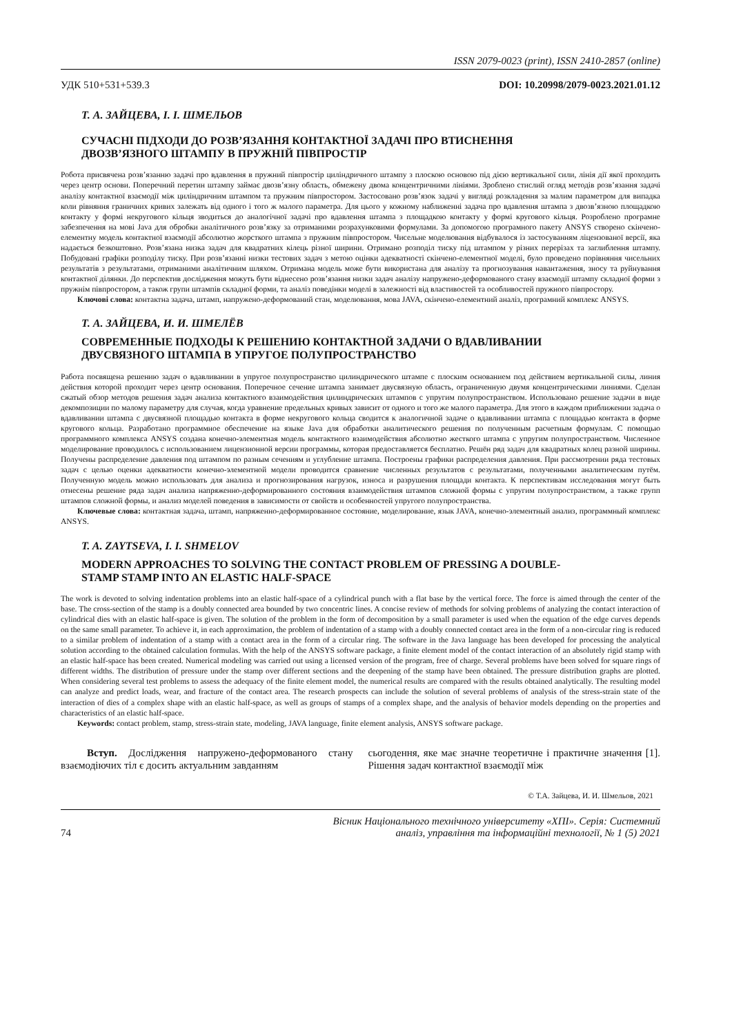ISSN 2079-0023 (print), ISSN 2410-2857 (online)
УДК 510+531+539.3 DOI: 10.20998/2079-0023.2021.01.12
Т. А. ЗАЙЦЕВА, І. І. ШМЕЛЬОВ
СУЧАСНІ ПІДХОДИ ДО РОЗВ’ЯЗАННЯ КОНТАКТНОЇ ЗАДАЧІ ПРО ВТИСНЕННЯ
ДВОЗВ’ЯЗНОГО ШТАМПУ В ПРУЖНІЙ ПІВПРОСТІР
Робота присвячена розв’язанню задачі про вдавлення в пружний півпростір циліндричного штампу з плоскою основою під дією вертикальної сили, лінія дії якої проходить через центр основи. Поперечний перетин штампу займає двозв’язну область, обмежену двома концентричними лініями. Зроблено стислий огляд методів розв’язання задачі аналізу контактної взаємодії між циліндричним штампом та пружним півпростором. Застосовано розв’язок задачі у вигляді розкладення за малим параметром для випадка коли рівняння граничних кривих залежать від одного і того ж малого параметра. Для цього у кожному наближенні задача про вдавлення штампа з двозв’язною площадкою контакту у формі некругового кільця зводиться до аналогічної задачі про вдавлення штампа з площадкою контакту у формі кругового кільця. Розроблено програмне забезпечення на мові Java для обробки аналітичного розв’язку за отриманими розрахунковими формулами. За допомогою програмного пакету ANSYS створено скінчено-елементну модель контактної взаємодії абсолютно жорсткого штампа з пружним півпростором. Чисельне моделювання відбувалося із застосуванням ліцензованої версії, яка надається безкоштовно. Розв’язана низка задач для квадратних кілець різної ширини. Отримано розподіл тиску під штампом у різних перерізах та заглиблення штампу. Побудовані графіки розподілу тиску. При розв’язанні низки тестових задач з метою оцінки адекватності скінчено-елементної моделі, було проведено порівняння чисельних результатів з результатами, отриманими аналітичним шляхом. Отримана модель може бути використана для аналізу та прогнозування навантаження, зносу та руйнування контактної ділянки. До перспектив дослідження можуть бути віднесено розв’язання низки задач аналізу напружено-деформованого стану взаємодії штампу складної форми з пружнім півпростором, а також групи штампів складної форми, та аналіз поведінки моделі в залежності від властивостей та особливостей пружного півпростору.
Ключові слова: контактна задача, штамп, напружено-деформований стан, моделювання, мова JAVA, скінчено-елементний аналіз, програмний комплекс ANSYS.
Т. А. ЗАЙЦЕВА, И. И. ШМЕЛЁВ
СОВРЕМЕННЫЕ ПОДХОДЫ К РЕШЕНИЮ КОНТАКТНОЙ ЗАДАЧИ О ВДАВЛИВАНИИ
ДВУСВЯЗНОГО ШТАМПА В УПРУГОЕ ПОЛУПРОСТРАНСТВО
Работа посвящена решению задач о вдавливании в упругое полупространство цилиндрического штампе с плоским основанием под действием вертикальной силы, линия действия которой проходит через центр основания. Поперечное сечение штампа занимает двусвязную область, ограниченную двумя концентрическими линиями. Сделан сжатый обзор методов решения задач анализа контактного взаимодействия цилиндрических штампов с упругим полупространством. Использовано решение задачи в виде декомпозиции по малому параметру для случая, когда уравнение предельных кривых зависит от одного и того же малого параметра. Для этого в каждом приближении задача о вдавливании штампа с двусвязной площадью контакта в форме некругового кольца сводится к аналогичной задаче о вдавливании штампа с площадью контакта в форме кругового кольца. Разработано программное обеспечение на языке Java для обработки аналитического решения по полученным расчетным формулам. С помощью программного комплекса ANSYS создана конечно-элементная модель контактного взаимодействия абсолютно жесткого штампа с упругим полупространством. Численное моделирование проводилось с использованием лицензионной версии программы, которая предоставляется бесплатно. Решён ряд задач для квадратных колец разной ширины. Получены распределение давления под штампом по разным сечениям и углубление штампа. Построены графики распределения давления. При рассмотрении ряда тестовых задач с целью оценки адекватности конечно-элементной модели проводится сравнение численных результатов с результатами, полученными аналитическим путём. Полученную модель можно использовать для анализа и прогнозирования нагрузок, износа и разрушения площади контакта. К перспективам исследования могут быть отнесены решение ряда задач анализа напряженно-деформированного состояния взаимодействия штампов сложной формы с упругим полупространством, а также групп штампов сложной формы, и анализ моделей поведения в зависимости от свойств и особенностей упругого полупространства.
Ключевые слова: контактная задача, штамп, напряженно-деформированное состояние, моделирование, язык JAVA, конечно-элементный анализ, программный комплекс ANSYS.
T. A. ZAYTSEVA, I. I. SHMELOV
MODERN APPROACHES TO SOLVING THE CONTACT PROBLEM OF PRESSING A DOUBLE-
STAMP STAMP INTO AN ELASTIC HALF-SPACE
The work is devoted to solving indentation problems into an elastic half-space of a cylindrical punch with a flat base by the vertical force. The force is aimed through the center of the base. The cross-section of the stamp is a doubly connected area bounded by two concentric lines. A concise review of methods for solving problems of analyzing the contact interaction of cylindrical dies with an elastic half-space is given. The solution of the problem in the form of decomposition by a small parameter is used when the equation of the edge curves depends on the same small parameter. To achieve it, in each approximation, the problem of indentation of a stamp with a doubly connected contact area in the form of a non-circular ring is reduced to a similar problem of indentation of a stamp with a contact area in the form of a circular ring. The software in the Java language has been developed for processing the analytical solution according to the obtained calculation formulas. With the help of the ANSYS software package, a finite element model of the contact interaction of an absolutely rigid stamp with an elastic half-space has been created. Numerical modeling was carried out using a licensed version of the program, free of charge. Several problems have been solved for square rings of different widths. The distribution of pressure under the stamp over different sections and the deepening of the stamp have been obtained. The pressure distribution graphs are plotted. When considering several test problems to assess the adequacy of the finite element model, the numerical results are compared with the results obtained analytically. The resulting model can analyze and predict loads, wear, and fracture of the contact area. The research prospects can include the solution of several problems of analysis of the stress-strain state of the interaction of dies of a complex shape with an elastic half-space, as well as groups of stamps of a complex shape, and the analysis of behavior models depending on the properties and characteristics of an elastic half-space.
Keywords: contact problem, stamp, stress-strain state, modeling, JAVA language, finite element analysis, ANSYS software package.
Вступ. Дослідження напружено-деформованого стану взаємодіючих тіл є досить актуальним завданням
сьогодення, яке має значне теоретичне і практичне значення [1]. Рішення задач контактної взаємодії між
© Т.А. Зайцева, И. И. Шмельов, 2021
74 Вісник Національного технічного університету «ХПІ». Серія: Системний
аналіз, управління та інформаційні технології, № 1 (5) 2021